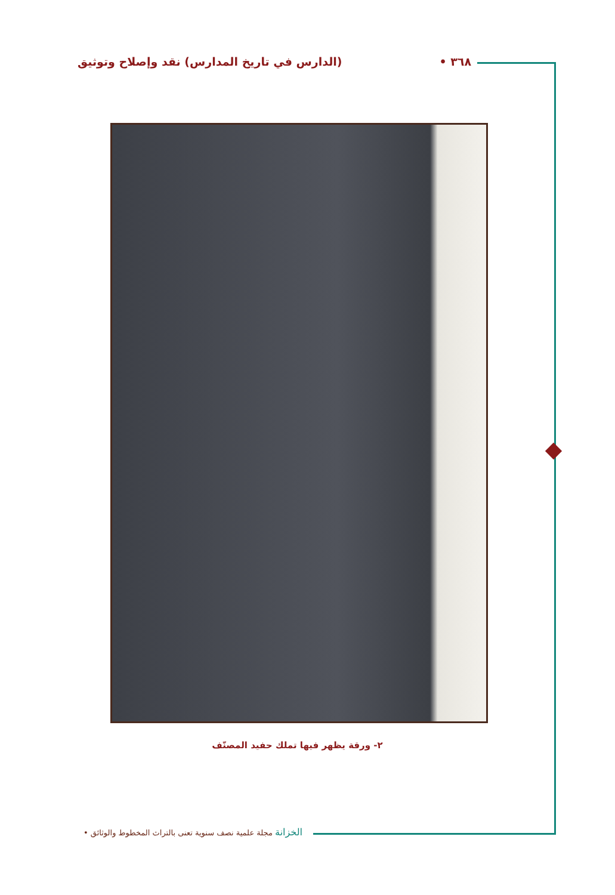٣٦٨ • (الدارس في تاريخ المدارس) نقد وإصلاح وتوثيق
٢- ورقة يظهر فيها تملك حفيد المصنّف
الخزانة مجلة علمية نصف سنوية تعنى بالتراث المخطوط والوثائق •